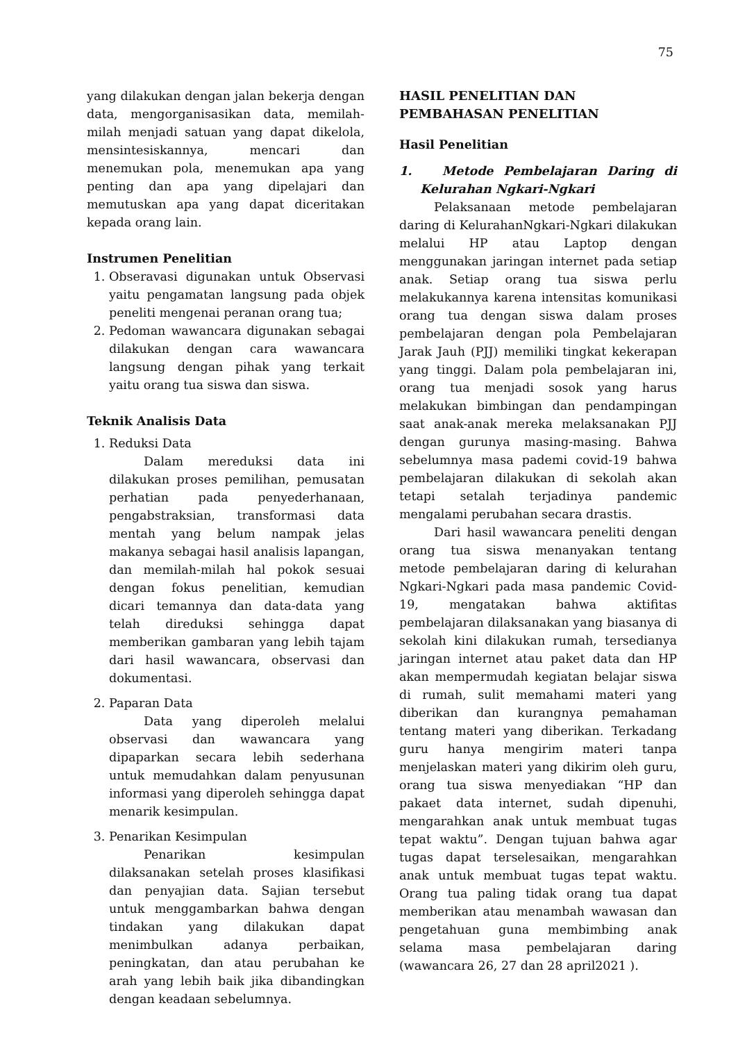75
yang dilakukan dengan jalan bekerja dengan data, mengorganisasikan data, memilah-milah menjadi satuan yang dapat dikelola, mensintesiskannya, mencari dan menemukan pola, menemukan apa yang penting dan apa yang dipelajari dan memutuskan apa yang dapat diceritakan kepada orang lain.
Instrumen Penelitian
1. Obseravasi digunakan untuk Observasi yaitu pengamatan langsung pada objek peneliti mengenai peranan orang tua;
2. Pedoman wawancara digunakan sebagai dilakukan dengan cara wawancara langsung dengan pihak yang terkait yaitu orang tua siswa dan siswa.
Teknik Analisis Data
1. Reduksi Data
Dalam mereduksi data ini dilakukan proses pemilihan, pemusatan perhatian pada penyederhanaan, pengabstraksian, transformasi data mentah yang belum nampak jelas makanya sebagai hasil analisis lapangan, dan memilah-milah hal pokok sesuai dengan fokus penelitian, kemudian dicari temannya dan data-data yang telah direduksi sehingga dapat memberikan gambaran yang lebih tajam dari hasil wawancara, observasi dan dokumentasi.
2. Paparan Data
Data yang diperoleh melalui observasi dan wawancara yang dipaparkan secara lebih sederhana untuk memudahkan dalam penyusunan informasi yang diperoleh sehingga dapat menarik kesimpulan.
3. Penarikan Kesimpulan
Penarikan kesimpulan dilaksanakan setelah proses klasifikasi dan penyajian data. Sajian tersebut untuk menggambarkan bahwa dengan tindakan yang dilakukan dapat menimbulkan adanya perbaikan, peningkatan, dan atau perubahan ke arah yang lebih baik jika dibandingkan dengan keadaan sebelumnya.
HASIL PENELITIAN DAN PEMBAHASAN PENELITIAN
Hasil Penelitian
1. Metode Pembelajaran Daring di Kelurahan Ngkari-Ngkari
Pelaksanaan metode pembelajaran daring di KelurahanNgkari-Ngkari dilakukan melalui HP atau Laptop dengan menggunakan jaringan internet pada setiap anak. Setiap orang tua siswa perlu melakukannya karena intensitas komunikasi orang tua dengan siswa dalam proses pembelajaran dengan pola Pembelajaran Jarak Jauh (PJJ) memiliki tingkat kekerapan yang tinggi. Dalam pola pembelajaran ini, orang tua menjadi sosok yang harus melakukan bimbingan dan pendampingan saat anak-anak mereka melaksanakan PJJ dengan gurunya masing-masing. Bahwa sebelumnya masa pademi covid-19 bahwa pembelajaran dilakukan di sekolah akan tetapi setalah terjadinya pandemic mengalami perubahan secara drastis.
Dari hasil wawancara peneliti dengan orang tua siswa menanyakan tentang metode pembelajaran daring di kelurahan Ngkari-Ngkari pada masa pandemic Covid-19, mengatakan bahwa aktifitas pembelajaran dilaksanakan yang biasanya di sekolah kini dilakukan rumah, tersedianya jaringan internet atau paket data dan HP akan mempermudah kegiatan belajar siswa di rumah, sulit memahami materi yang diberikan dan kurangnya pemahaman tentang materi yang diberikan. Terkadang guru hanya mengirim materi tanpa menjelaskan materi yang dikirim oleh guru, orang tua siswa menyediakan “HP dan pakaet data internet, sudah dipenuhi, mengarahkan anak untuk membuat tugas tepat waktu”. Dengan tujuan bahwa agar tugas dapat terselesaikan, mengarahkan anak untuk membuat tugas tepat waktu. Orang tua paling tidak orang tua dapat memberikan atau menambah wawasan dan pengetahuan guna membimbing anak selama masa pembelajaran daring (wawancara 26, 27 dan 28 april2021 ).